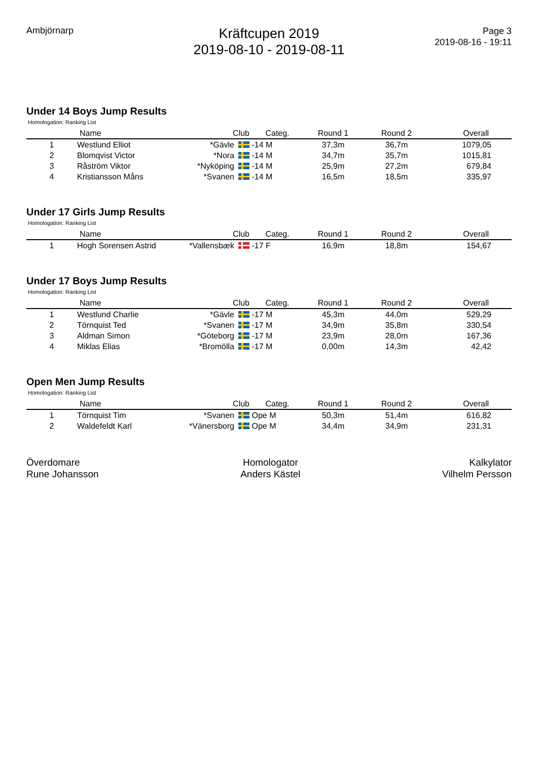Ambjörnarp
Kräftcupen 2019
2019-08-10 - 2019-08-11
Page 3
2019-08-16 - 19:11
Under 14 Boys Jump Results
Homologation: Ranking List
| | Name | Club | Categ. | Round 1 | Round 2 | Overall |
| --- | --- | --- | --- | --- | --- | --- |
| 1 | Westlund Elliot | *Gävle | -14 M | 37,3m | 36,7m | 1079,05 |
| 2 | Blomqvist Victor | *Nora | -14 M | 34,7m | 35,7m | 1015,81 |
| 3 | Råström Viktor | *Nyköping | -14 M | 25,9m | 27,2m | 679,84 |
| 4 | Kristiansson Måns | *Svanen | -14 M | 16,5m | 18,5m | 335,97 |
Under 17 Girls Jump Results
Homologation: Ranking List
| | Name | Club | Categ. | Round 1 | Round 2 | Overall |
| --- | --- | --- | --- | --- | --- | --- |
| 1 | Hogh Sorensen Astrid | *Vallensbæk | -17 F | 16,9m | 18,8m | 154,67 |
Under 17 Boys Jump Results
Homologation: Ranking List
| | Name | Club | Categ. | Round 1 | Round 2 | Overall |
| --- | --- | --- | --- | --- | --- | --- |
| 1 | Westlund Charlie | *Gävle | -17 M | 45,3m | 44,0m | 529,29 |
| 2 | Törnquist Ted | *Svanen | -17 M | 34,9m | 35,8m | 330,54 |
| 3 | Aldman Simon | *Göteborg | -17 M | 23,9m | 28,0m | 167,36 |
| 4 | Miklas Elias | *Bromölla | -17 M | 0,00m | 14,3m | 42,42 |
Open Men Jump Results
Homologation: Ranking List
| | Name | Club | Categ. | Round 1 | Round 2 | Overall |
| --- | --- | --- | --- | --- | --- | --- |
| 1 | Törnquist Tim | *Svanen | Ope M | 50,3m | 51,4m | 616,82 |
| 2 | Waldefeldt Karl | *Vänersborg | Ope M | 34,4m | 34,9m | 231,31 |
Överdomare
Rune Johansson
Homologator
Anders Kästel
Kalkylator
Vilhelm Persson